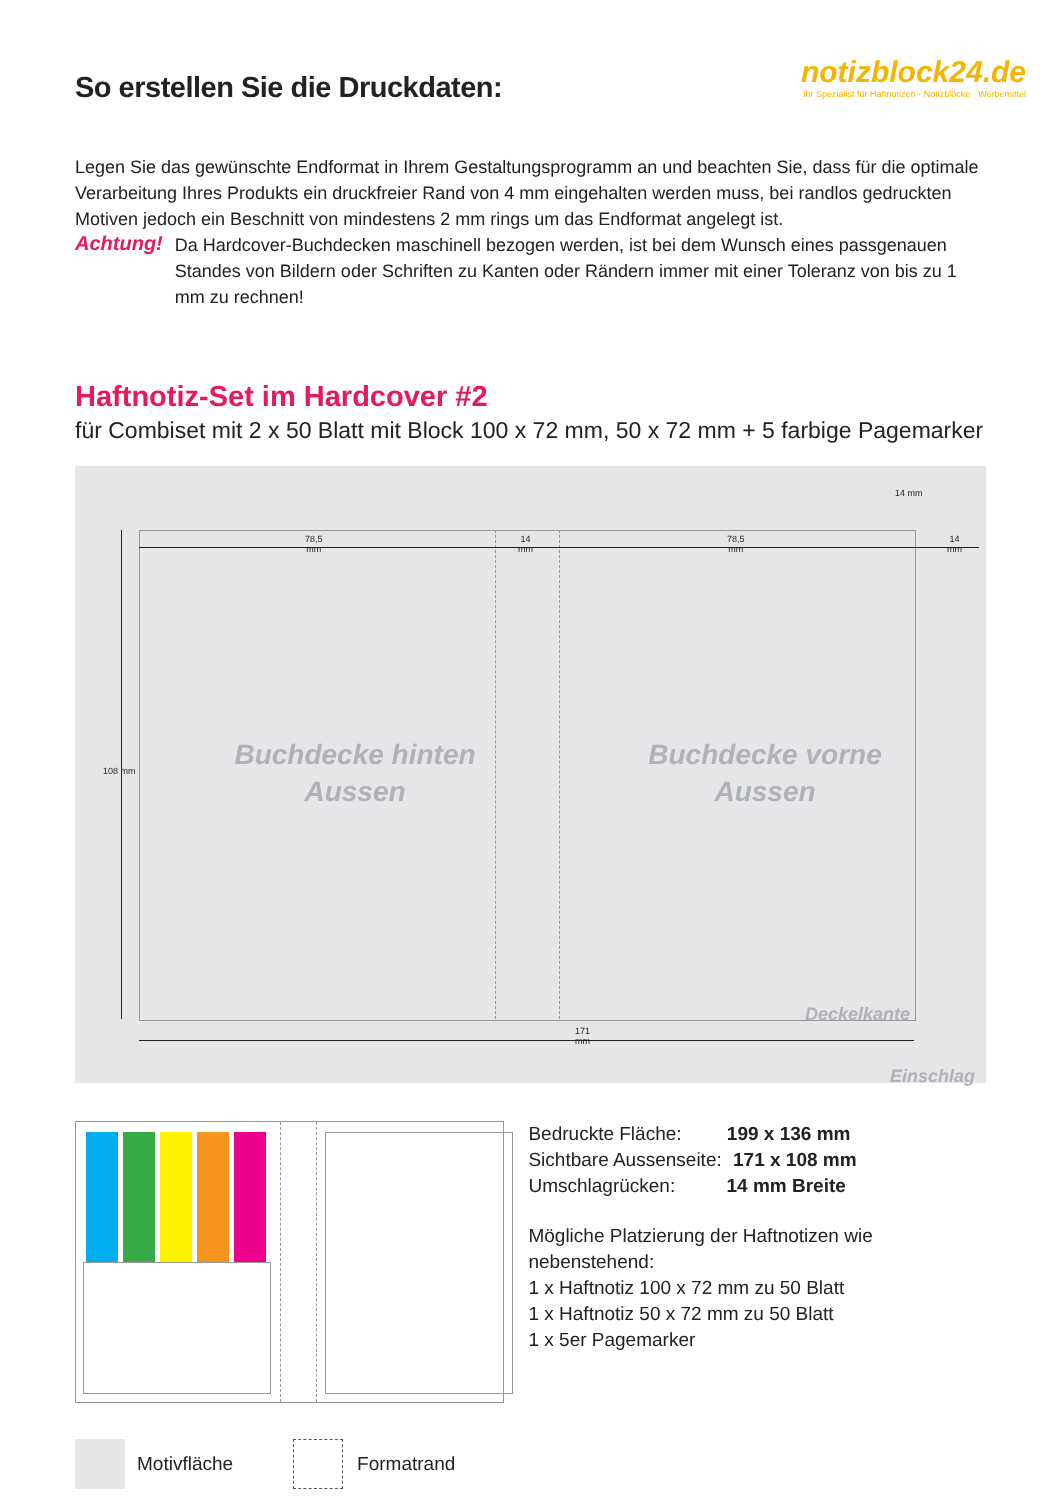So erstellen Sie die Druckdaten:
notizblock24.de
Ihr Spezialist für Haftnotizen · Notizblöcke · Werbemittel
Legen Sie das gewünschte Endformat in Ihrem Gestaltungsprogramm an und beachten Sie, dass für die optimale Verarbeitung Ihres Produkts ein druckfreier Rand von 4 mm eingehalten werden muss, bei randlos gedruckten Motiven jedoch ein Beschnitt von mindestens 2 mm rings um das Endformat angelegt ist.
Achtung!
Da Hardcover-Buchdecken maschinell bezogen werden, ist bei dem Wunsch eines passgenauen Standes von Bildern oder Schriften zu Kanten oder Rändern immer mit einer Toleranz von bis zu 1 mm zu rechnen!
Haftnotiz-Set im Hardcover #2
für Combiset mit 2 x 50 Blatt mit Block 100 x 72 mm, 50 x 72 mm + 5 farbige Pagemarker
78,5
mm
14
mm
78,5
mm
14
mm
171
mm
108 mm
14 mm
Buchdecke hinten
Aussen
Buchdecke vorne
Aussen
Deckelkante
Einschlag
Bedruckte Fläche: 199 x 136 mm
Sichtbare Aussenseite: 171 x 108 mm
Umschlagrücken: 14 mm Breite
Mögliche Platzierung der Haftnotizen wie nebenstehend:
1 x Haftnotiz 100 x 72 mm zu 50 Blatt
1 x Haftnotiz 50 x 72 mm zu 50 Blatt
1 x 5er Pagemarker
Motivfläche Formatrand